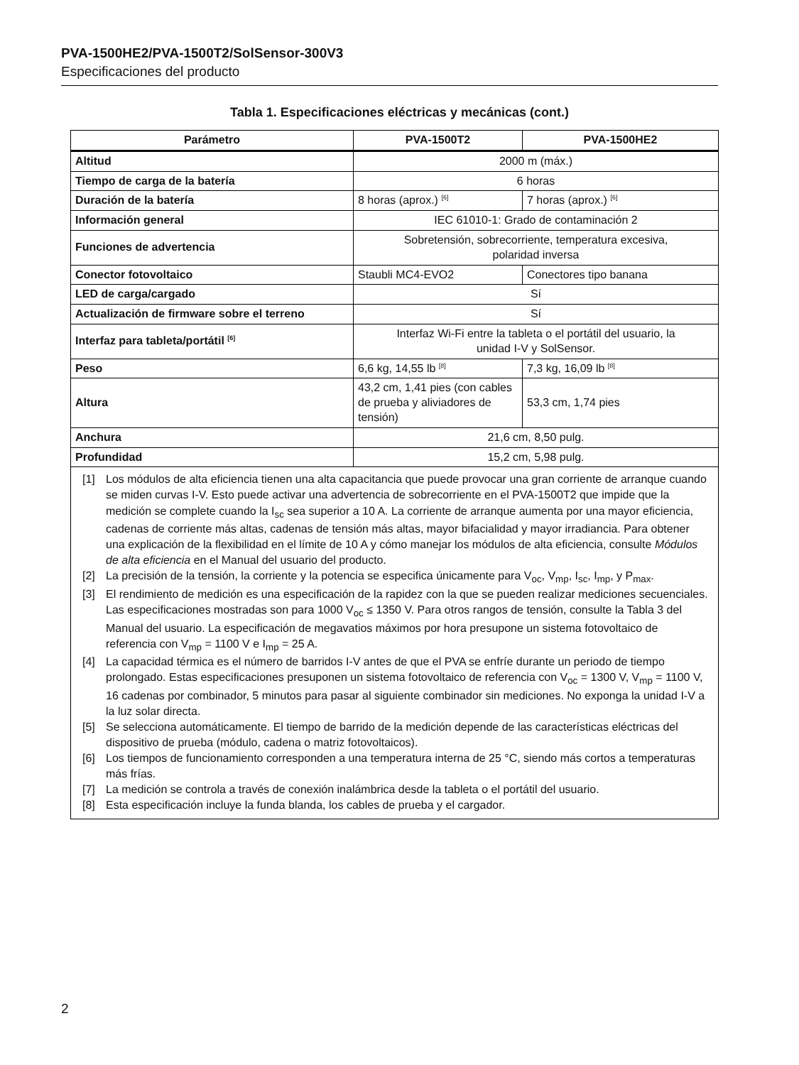PVA-1500HE2/PVA-1500T2/SolSensor-300V3
Especificaciones del producto
Tabla 1. Especificaciones eléctricas y mecánicas (cont.)
| Parámetro | PVA-1500T2 | PVA-1500HE2 |
| --- | --- | --- |
| Altitud | 2000 m (máx.) | |
| Tiempo de carga de la batería | 6 horas | |
| Duración de la batería | 8 horas (aprox.) <sup>[6]</sup> | 7 horas (aprox.) <sup>[6]</sup> |
| Información general | IEC 61010-1: Grado de contaminación 2 | |
| Funciones de advertencia | Sobretensión, sobrecorriente, temperatura excesiva, polaridad inversa | |
| Conector fotovoltaico | Staubli MC4-EVO2 | Conectores tipo banana |
| LED de carga/cargado | Sí | |
| Actualización de firmware sobre el terreno | Sí | |
| Interfaz para tableta/portátil <sup>[6]</sup> | Interfaz Wi-Fi entre la tableta o el portátil del usuario, la unidad I-V y SolSensor. | |
| Peso | 6,6 kg, 14,55 lb <sup>[8]</sup> | 7,3 kg, 16,09 lb <sup>[8]</sup> |
| Altura | 43,2 cm, 1,41 pies (con cables de prueba y aliviadores de tensión) | 53,3 cm, 1,74 pies |
| Anchura | 21,6 cm, 8,50 pulg. | |
| Profundidad | 15,2 cm, 5,98 pulg. | |
| [1] Los módulos de alta eficiencia tienen una alta capacitancia que puede provocar una gran corriente de arranque cuando se miden curvas I-V. Esto puede activar una advertencia de sobrecorriente en el PVA-1500T2 que impide que la medición se complete cuando la I<sub>sc</sub> sea superior a 10 A. La corriente de arranque aumenta por una mayor eficiencia, cadenas de corriente más altas, cadenas de tensión más altas, mayor bifacialidad y mayor irradiancia. Para obtener una explicación de la flexibilidad en el límite de 10 A y cómo manejar los módulos de alta eficiencia, consulte Módulos de alta eficiencia en el Manual del usuario del producto. [2] La precisión de la tensión, la corriente y la potencia se especifica únicamente para V<sub>oc</sub>, V<sub>mp</sub>, I<sub>sc</sub>, I<sub>mp</sub>, y P<sub>max</sub>. [3] El rendimiento de medición es una especificación de la rapidez con la que se pueden realizar mediciones secuenciales. Las especificaciones mostradas son para 1000 V<sub>oc</sub> ≤ 1350 V. Para otros rangos de tensión, consulte la Tabla 3 del Manual del usuario. La especificación de megavatios máximos por hora presupone un sistema fotovoltaico de referencia con V<sub>mp</sub> = 1100 V e I<sub>mp</sub> = 25 A. [4] La capacidad térmica es el número de barridos I-V antes de que el PVA se enfríe durante un periodo de tiempo prolongado. Estas especificaciones presuponen un sistema fotovoltaico de referencia con V<sub>oc</sub> = 1300 V, V<sub>mp</sub> = 1100 V, 16 cadenas por combinador, 5 minutos para pasar al siguiente combinador sin mediciones. No exponga la unidad I-V a la luz solar directa. [5] Se selecciona automáticamente. El tiempo de barrido de la medición depende de las características eléctricas del dispositivo de prueba (módulo, cadena o matriz fotovoltaicos). [6] Los tiempos de funcionamiento corresponden a una temperatura interna de 25 °C, siendo más cortos a temperaturas más frías. [7] La medición se controla a través de conexión inalámbrica desde la tableta o el portátil del usuario. [8] Esta especificación incluye la funda blanda, los cables de prueba y el cargador. | | |
2